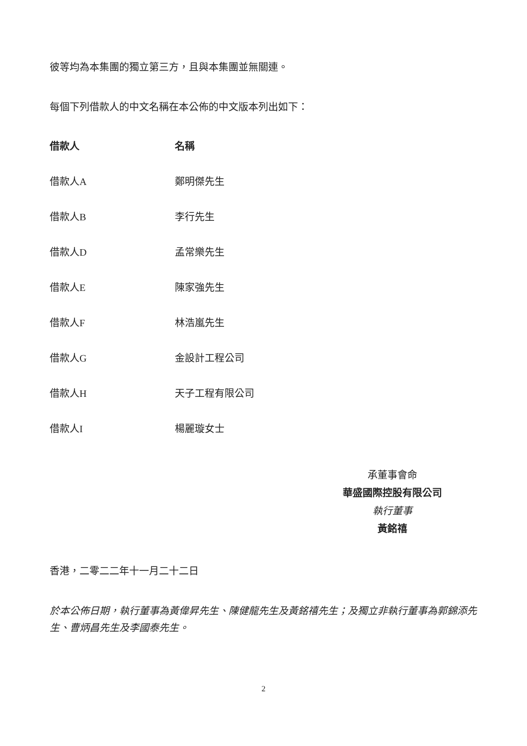彼等均為本集團的獨立第三方，且與本集團並無關連。
每個下列借款人的中文名稱在本公佈的中文版本列出如下：
| 借款人 | 名稱 |
| --- | --- |
| 借款人A | 鄭明傑先生 |
| 借款人B | 李行先生 |
| 借款人D | 孟常樂先生 |
| 借款人E | 陳家強先生 |
| 借款人F | 林浩嵐先生 |
| 借款人G | 金設計工程公司 |
| 借款人H | 天子工程有限公司 |
| 借款人I | 楊麗璇女士 |
承董事會命
華盛國際控股有限公司
執行董事
黃銘禧
香港，二零二二年十一月二十二日
於本公佈日期，執行董事為黃偉昇先生、陳健龍先生及黃銘禧先生；及獨立非執行董事為郭錦添先生、曹炳昌先生及李國泰先生。
2